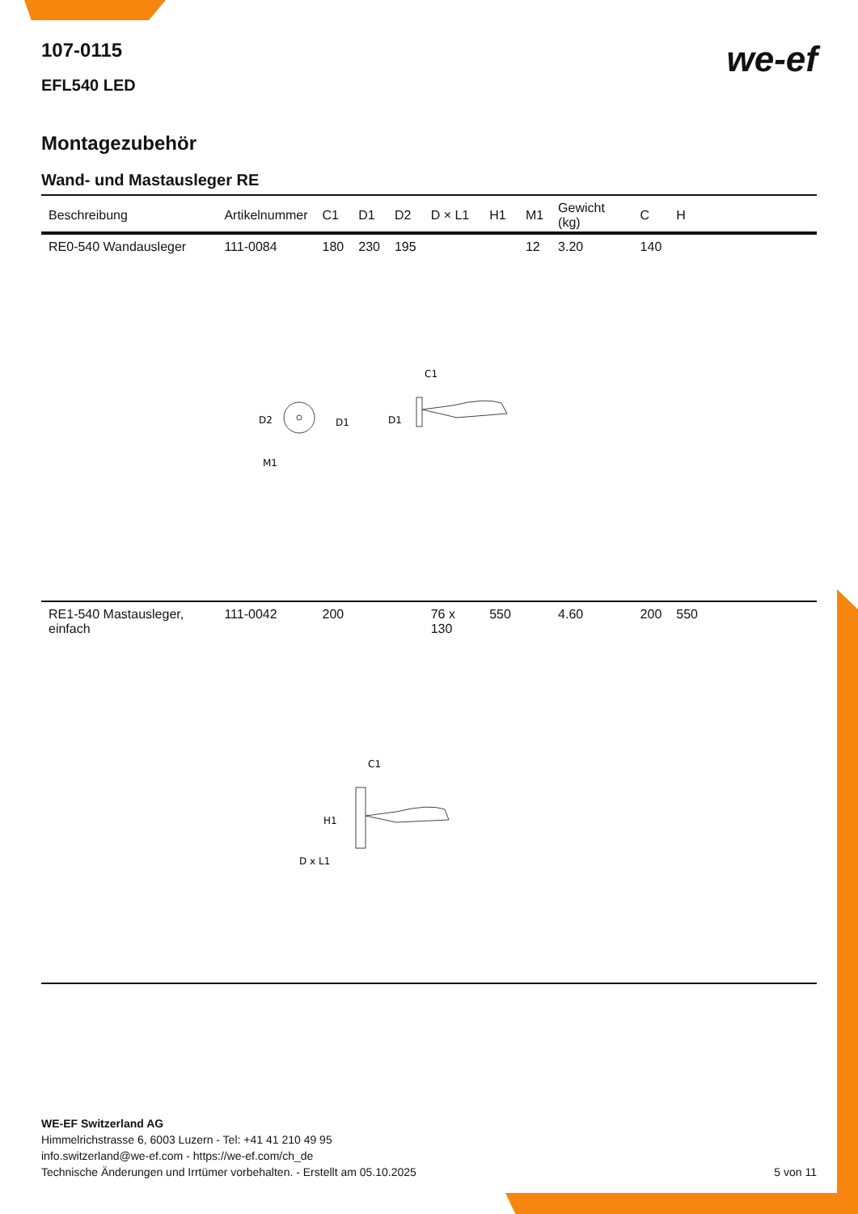we-ef
107-0115
EFL540 LED
Montagezubehör
Wand- und Mastausleger RE
| Beschreibung | Artikelnummer | C1 | D1 | D2 | D × L1 | H1 | M1 | Gewicht (kg) | C | H | |
| --- | --- | --- | --- | --- | --- | --- | --- | --- | --- | --- | --- |
| RE0-540 Wandausleger | 111-0084 | 180 | 230 | 195 | | | 12 | 3.20 | 140 | | |
| D2 D1 M1 D1 C1 | | | | | | | | | | | |
| RE1-540 Mastausleger, einfach | 111-0042 | 200 | | | 76 x 130 | 550 | | 4.60 | 200 | 550 | |
| C1 H1 D x L1 | | | | | | | | | | | |
WE-EF Switzerland AG
Himmelrichstrasse 6, 6003 Luzern - Tel: +41 41 210 49 95
info.switzerland@we-ef.com - https://we-ef.com/ch_de
Technische Änderungen und Irrtümer vorbehalten. - Erstellt am 05.10.2025
5 von 11